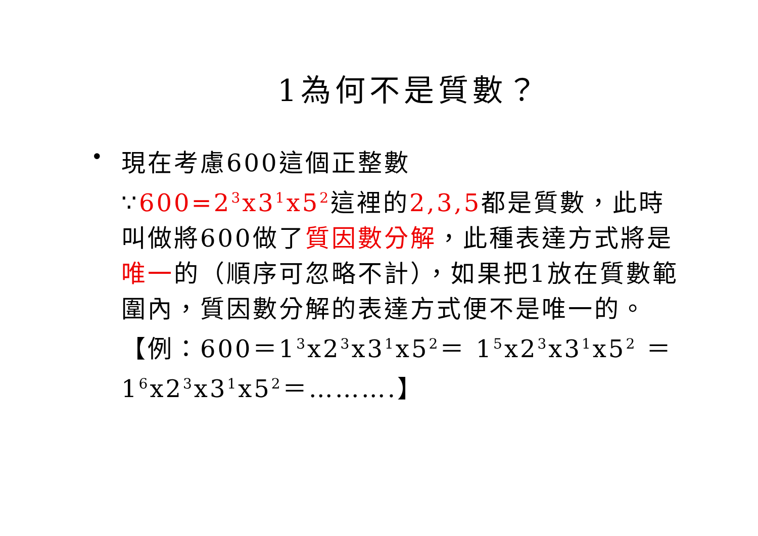1為何不是質數？
•
現在考慮600這個正整數
∵600=2<sup>3</sup>x3<sup>1</sup>x5<sup>2</sup>這裡的2,3,5都是質數，此時叫做將600做了質因數分解，此種表達方式將是唯一的（順序可忽略不計），如果把1放在質數範圍內，質因數分解的表達方式便不是唯一的。
【例：600＝1<sup>3</sup>x2<sup>3</sup>x3<sup>1</sup>x5<sup>2</sup>＝ 1<sup>5</sup>x2<sup>3</sup>x3<sup>1</sup>x5<sup>2</sup> ＝ 1<sup>6</sup>x2<sup>3</sup>x3<sup>1</sup>x5<sup>2</sup>＝……….】